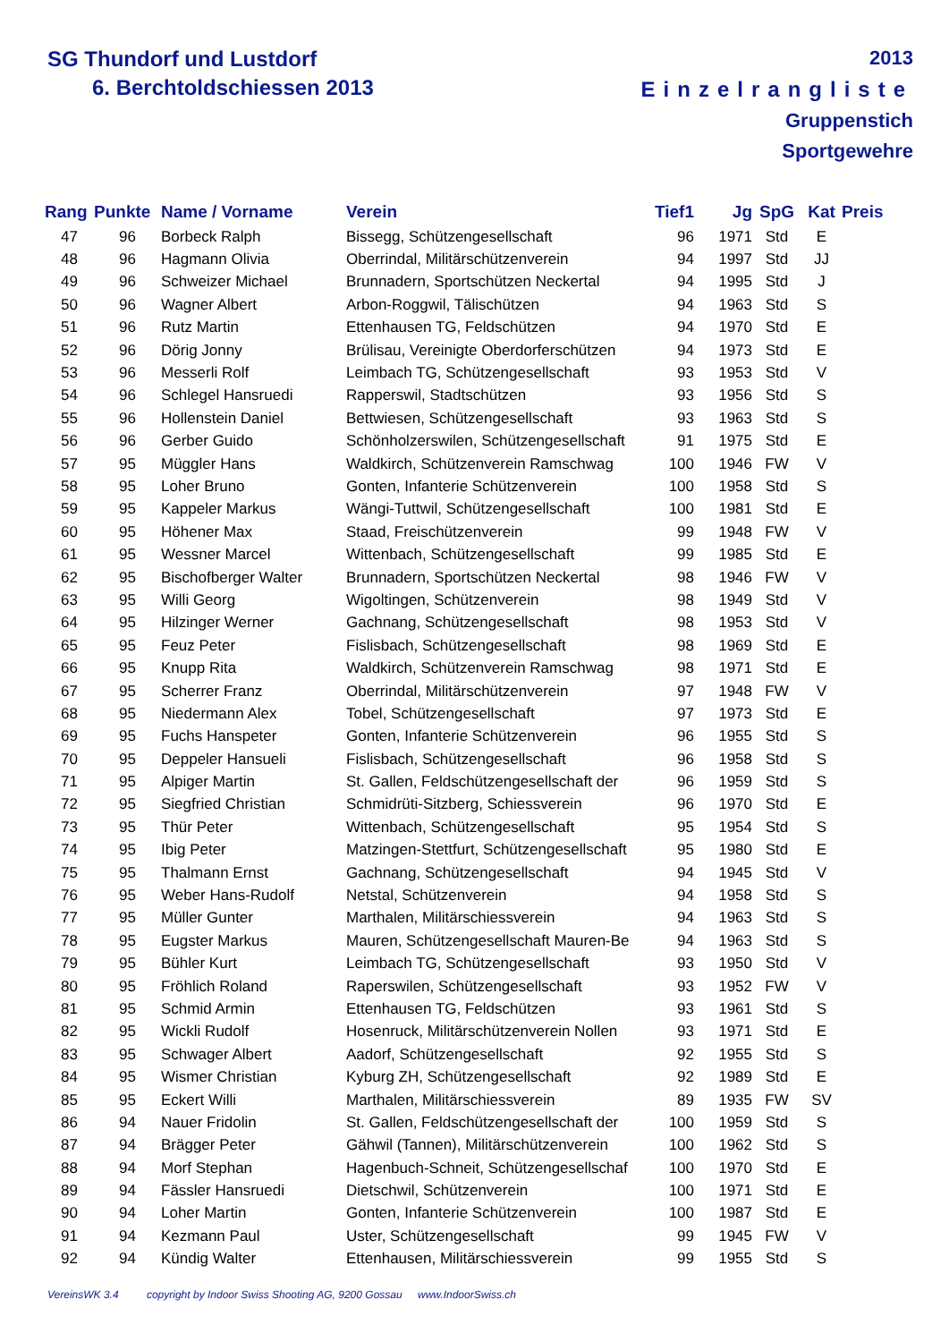SG Thundorf und Lustdorf
6. Berchtoldschiessen 2013
2013
Einzelrangliste
Gruppenstich
Sportgewehre
| Rang | Punkte | Name / Vorname | Verein | Tief1 | Jg | SpG | Kat | Preis |
| --- | --- | --- | --- | --- | --- | --- | --- | --- |
| 47 | 96 | Borbeck Ralph | Bissegg, Schützengesellschaft | 96 | 1971 | Std | E | |
| 48 | 96 | Hagmann Olivia | Oberrindal, Militärschützenverein | 94 | 1997 | Std | JJ | |
| 49 | 96 | Schweizer Michael | Brunnadern, Sportschützen Neckertal | 94 | 1995 | Std | J | |
| 50 | 96 | Wagner Albert | Arbon-Roggwil, Tälischützen | 94 | 1963 | Std | S | |
| 51 | 96 | Rutz Martin | Ettenhausen TG, Feldschützen | 94 | 1970 | Std | E | |
| 52 | 96 | Dörig Jonny | Brülisau, Vereinigte Oberdorferschützen | 94 | 1973 | Std | E | |
| 53 | 96 | Messerli Rolf | Leimbach TG, Schützengesellschaft | 93 | 1953 | Std | V | |
| 54 | 96 | Schlegel Hansruedi | Rapperswil, Stadtschützen | 93 | 1956 | Std | S | |
| 55 | 96 | Hollenstein Daniel | Bettwiesen, Schützengesellschaft | 93 | 1963 | Std | S | |
| 56 | 96 | Gerber Guido | Schönholzerswilen, Schützengesellschaft | 91 | 1975 | Std | E | |
| 57 | 95 | Müggler Hans | Waldkirch, Schützenverein Ramschwag | 100 | 1946 | FW | V | |
| 58 | 95 | Loher Bruno | Gonten, Infanterie Schützenverein | 100 | 1958 | Std | S | |
| 59 | 95 | Kappeler Markus | Wängi-Tuttwil, Schützengesellschaft | 100 | 1981 | Std | E | |
| 60 | 95 | Höhener Max | Staad, Freischützenverein | 99 | 1948 | FW | V | |
| 61 | 95 | Wessner Marcel | Wittenbach, Schützengesellschaft | 99 | 1985 | Std | E | |
| 62 | 95 | Bischofberger Walter | Brunnadern, Sportschützen Neckertal | 98 | 1946 | FW | V | |
| 63 | 95 | Willi Georg | Wigoltingen, Schützenverein | 98 | 1949 | Std | V | |
| 64 | 95 | Hilzinger Werner | Gachnang, Schützengesellschaft | 98 | 1953 | Std | V | |
| 65 | 95 | Feuz Peter | Fislisbach, Schützengesellschaft | 98 | 1969 | Std | E | |
| 66 | 95 | Knupp Rita | Waldkirch, Schützenverein Ramschwag | 98 | 1971 | Std | E | |
| 67 | 95 | Scherrer Franz | Oberrindal, Militärschützenverein | 97 | 1948 | FW | V | |
| 68 | 95 | Niedermann Alex | Tobel, Schützengesellschaft | 97 | 1973 | Std | E | |
| 69 | 95 | Fuchs Hanspeter | Gonten, Infanterie Schützenverein | 96 | 1955 | Std | S | |
| 70 | 95 | Deppeler Hansueli | Fislisbach, Schützengesellschaft | 96 | 1958 | Std | S | |
| 71 | 95 | Alpiger Martin | St. Gallen, Feldschützengesellschaft der | 96 | 1959 | Std | S | |
| 72 | 95 | Siegfried Christian | Schmidrüti-Sitzberg, Schiessverein | 96 | 1970 | Std | E | |
| 73 | 95 | Thür Peter | Wittenbach, Schützengesellschaft | 95 | 1954 | Std | S | |
| 74 | 95 | Ibig Peter | Matzingen-Stettfurt, Schützengesellschaft | 95 | 1980 | Std | E | |
| 75 | 95 | Thalmann Ernst | Gachnang, Schützengesellschaft | 94 | 1945 | Std | V | |
| 76 | 95 | Weber Hans-Rudolf | Netstal, Schützenverein | 94 | 1958 | Std | S | |
| 77 | 95 | Müller Gunter | Marthalen, Militärschiessverein | 94 | 1963 | Std | S | |
| 78 | 95 | Eugster Markus | Mauren, Schützengesellschaft Mauren-Be | 94 | 1963 | Std | S | |
| 79 | 95 | Bühler Kurt | Leimbach TG, Schützengesellschaft | 93 | 1950 | Std | V | |
| 80 | 95 | Fröhlich Roland | Raperswilen, Schützengesellschaft | 93 | 1952 | FW | V | |
| 81 | 95 | Schmid Armin | Ettenhausen TG, Feldschützen | 93 | 1961 | Std | S | |
| 82 | 95 | Wickli Rudolf | Hosenruck, Militärschützenverein Nollen | 93 | 1971 | Std | E | |
| 83 | 95 | Schwager Albert | Aadorf, Schützengesellschaft | 92 | 1955 | Std | S | |
| 84 | 95 | Wismer Christian | Kyburg ZH, Schützengesellschaft | 92 | 1989 | Std | E | |
| 85 | 95 | Eckert Willi | Marthalen, Militärschiessverein | 89 | 1935 | FW | SV | |
| 86 | 94 | Nauer Fridolin | St. Gallen, Feldschützengesellschaft der | 100 | 1959 | Std | S | |
| 87 | 94 | Brägger Peter | Gähwil (Tannen), Militärschützenverein | 100 | 1962 | Std | S | |
| 88 | 94 | Morf Stephan | Hagenbuch-Schneit, Schützengesellschaf | 100 | 1970 | Std | E | |
| 89 | 94 | Fässler Hansruedi | Dietschwil, Schützenverein | 100 | 1971 | Std | E | |
| 90 | 94 | Loher Martin | Gonten, Infanterie Schützenverein | 100 | 1987 | Std | E | |
| 91 | 94 | Kezmann Paul | Uster, Schützengesellschaft | 99 | 1945 | FW | V | |
| 92 | 94 | Kündig Walter | Ettenhausen, Militärschiessverein | 99 | 1955 | Std | S | |
VereinsWK 3.4 copyright by Indoor Swiss Shooting AG, 9200 Gossau www.IndoorSwiss.ch